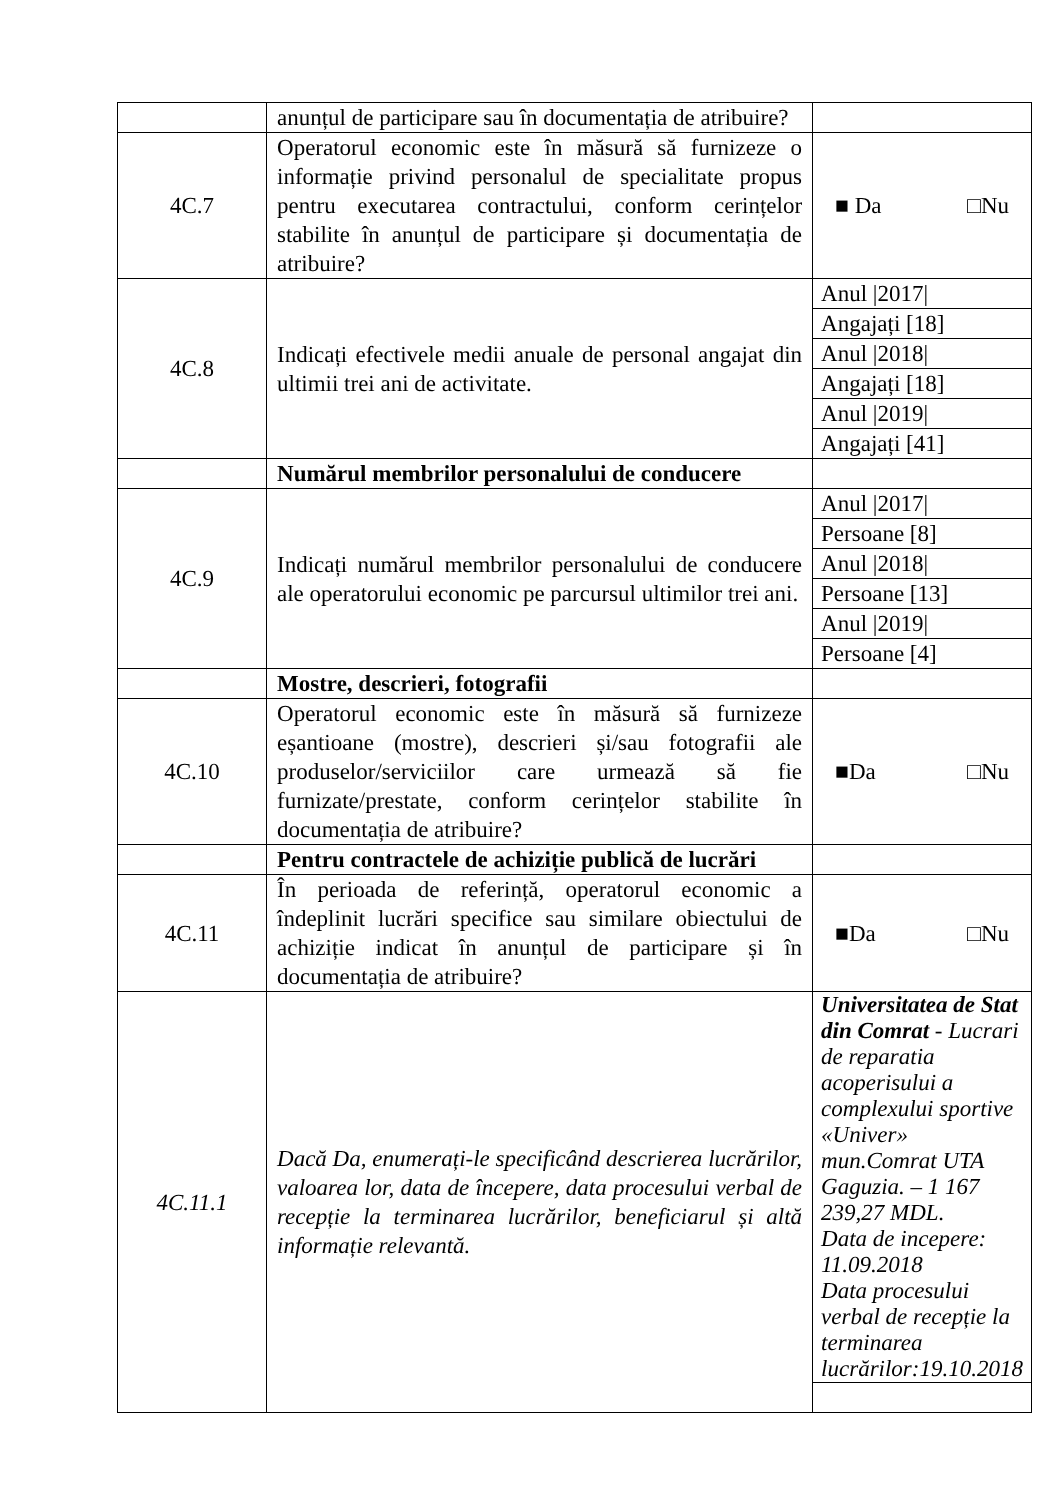| | anunțul de participare sau în documentația de atribuire? | |
| 4C.7 | Operatorul economic este în măsură să furnizeze o informație privind personalul de specialitate propus pentru executarea contractului, conform cerințelor stabilite în anunțul de participare și documentația de atribuire? | ■ Da □Nu |
| 4C.8 | Indicați efectivele medii anuale de personal angajat din ultimii trei ani de activitate. | / Anul /2017/ / / Angajați [18] / / Anul /2018/ / / Angajați [18] / / Anul /2019/ / / Angajați [41] / |
| | Numărul membrilor personalului de conducere | |
| 4C.9 | Indicați numărul membrilor personalului de conducere ale operatorului economic pe parcursul ultimilor trei ani. | / Anul /2017/ / / Persoane [8] / / Anul /2018/ / / Persoane [13] / / Anul /2019/ / / Persoane [4] / |
| | Mostre, descrieri, fotografii | |
| 4C.10 | Operatorul economic este în măsură să furnizeze eșantioane (mostre), descrieri și/sau fotografii ale produselor/serviciilor care urmează să fie furnizate/prestate, conform cerințelor stabilite în documentația de atribuire? | ■Da □Nu |
| | Pentru contractele de achiziție publică de lucrări | |
| 4C.11 | În perioada de referință, operatorul economic a îndeplinit lucrări specifice sau similare obiectului de achiziție indicat în anunțul de participare și în documentația de atribuire? | ■Da □Nu |
| 4C.11.1 | Dacă Da, enumerați-le specificând descrierea lucrărilor, valoarea lor, data de începere, data procesului verbal de recepție la terminarea lucrărilor, beneficiarul și altă informație relevantă. | / Universitatea de Stat din Comrat - Lucrari de reparatia acoperisului a complexului sportive «Univer» mun.Comrat UTA Gaguzia. – 1 167 239,27 MDL. Data de incepere: 11.09.2018 Data procesului verbal de recepție la terminarea lucrărilor:19.10.2018 / |